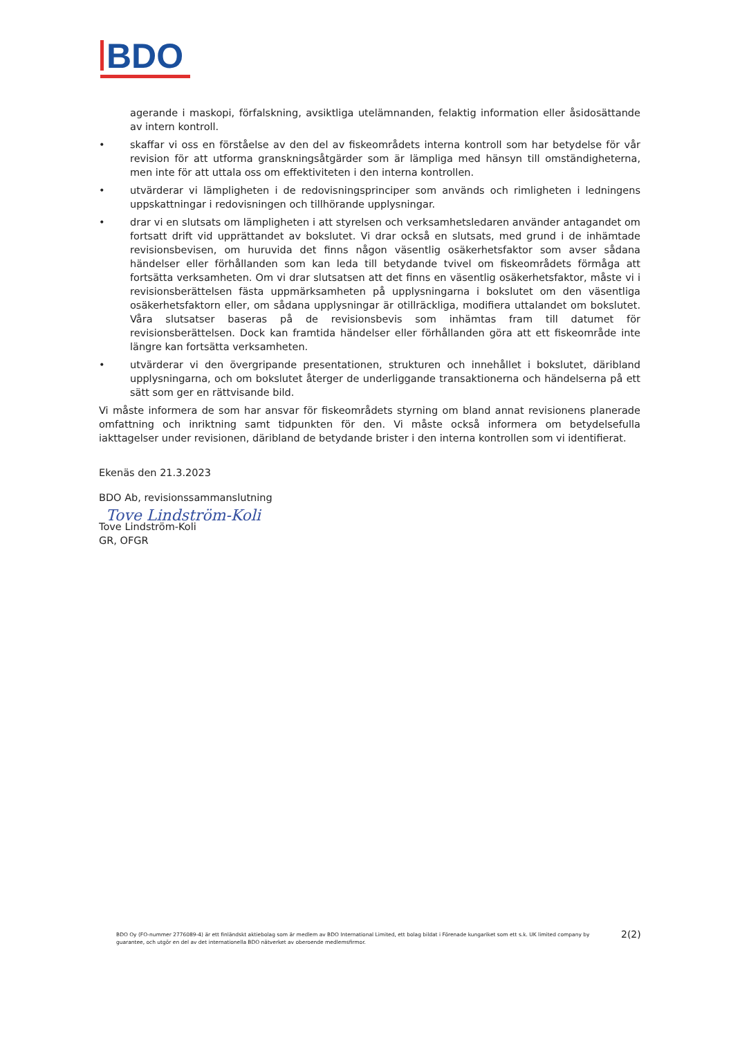BDO
agerande i maskopi, förfalskning, avsiktliga utelämnanden, felaktig information eller åsidosättande av intern kontroll.
• skaffar vi oss en förståelse av den del av fiskeområdets interna kontroll som har betydelse för vår revision för att utforma granskningsåtgärder som är lämpliga med hänsyn till omständigheterna, men inte för att uttala oss om effektiviteten i den interna kontrollen.
• utvärderar vi lämpligheten i de redovisningsprinciper som används och rimligheten i ledningens uppskattningar i redovisningen och tillhörande upplysningar.
• drar vi en slutsats om lämpligheten i att styrelsen och verksamhetsledaren använder antagandet om fortsatt drift vid upprättandet av bokslutet. Vi drar också en slutsats, med grund i de inhämtade revisionsbevisen, om huruvida det finns någon väsentlig osäkerhetsfaktor som avser sådana händelser eller förhållanden som kan leda till betydande tvivel om fiskeområdets förmåga att fortsätta verksamheten. Om vi drar slutsatsen att det finns en väsentlig osäkerhetsfaktor, måste vi i revisionsberättelsen fästa uppmärksamheten på upplysningarna i bokslutet om den väsentliga osäkerhetsfaktorn eller, om sådana upplysningar är otillräckliga, modifiera uttalandet om bokslutet. Våra slutsatser baseras på de revisionsbevis som inhämtas fram till datumet för revisionsberättelsen. Dock kan framtida händelser eller förhållanden göra att ett fiskeområde inte längre kan fortsätta verksamheten.
• utvärderar vi den övergripande presentationen, strukturen och innehållet i bokslutet, däribland upplysningarna, och om bokslutet återger de underliggande transaktionerna och händelserna på ett sätt som ger en rättvisande bild.
Vi måste informera de som har ansvar för fiskeområdets styrning om bland annat revisionens planerade omfattning och inriktning samt tidpunkten för den. Vi måste också informera om betydelsefulla iakttagelser under revisionen, däribland de betydande brister i den interna kontrollen som vi identifierat.
Ekenäs den 21.3.2023
BDO Ab, revisionssammanslutning
Tove Lindström-Koli
Tove Lindström-Koli
GR, OFGR
BDO Oy (FO-nummer 2776089-4) är ett finländskt aktiebolag som är medlem av BDO International Limited, ett bolag bildat i Förenade kungariket som ett s.k. UK limited company by guarantee, och utgör en del av det internationella BDO nätverket av oberoende medlemsfirmor.
2(2)